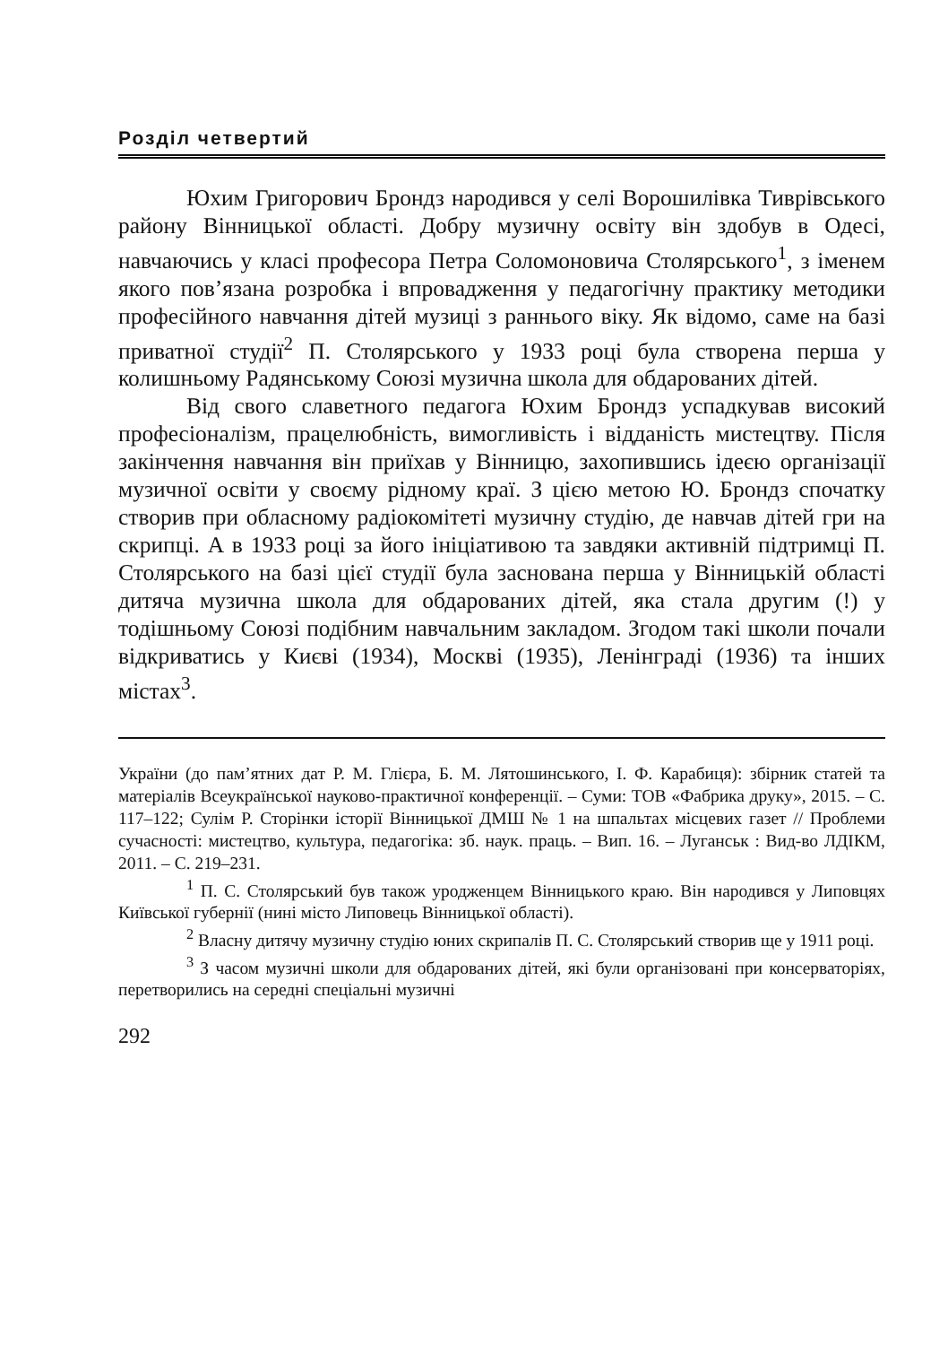Розділ четвертий
Юхим Григорович Брондз народився у селі Ворошилівка Тиврівського району Вінницької області. Добру музичну освіту він здобув в Одесі, навчаючись у класі професора Петра Соломоновича Столярського<sup>1</sup>, з іменем якого пов’язана розробка і впровадження у педагогічну практику методики професійного навчання дітей музиці з раннього віку. Як відомо, саме на базі приватної студії<sup>2</sup> П. Столярського у 1933 році була створена перша у колишньому Радянському Союзі музична школа для обдарованих дітей.
Від свого славетного педагога Юхим Брондз успадкував високий професіоналізм, працелюбність, вимогливість і відданість мистецтву. Після закінчення навчання він приїхав у Вінницю, захопившись ідеєю організації музичної освіти у своєму рідному краї. З цією метою Ю. Брондз спочатку створив при обласному радіокомітеті музичну студію, де навчав дітей гри на скрипці. А в 1933 році за його ініціативою та завдяки активній підтримці П. Столярського на базі цієї студії була заснована перша у Вінницькій області дитяча музична школа для обдарованих дітей, яка стала другим (!) у тодішньому Союзі подібним навчальним закладом. Згодом такі школи почали відкриватись у Києві (1934), Москві (1935), Ленінграді (1936) та інших містах<sup>3</sup>.
України (до пам’ятних дат Р. М. Глієра, Б. М. Лятошинського, І. Ф. Карабиця): збірник статей та матеріалів Всеукраїнської науково-практичної конференції. – Суми: ТОВ «Фабрика друку», 2015. – С. 117–122; Сулім Р. Сторінки історії Вінницької ДМШ № 1 на шпальтах місцевих газет // Проблеми сучасності: мистецтво, культура, педагогіка: зб. наук. праць. – Вип. 16. – Луганськ : Вид-во ЛДІКМ, 2011. – С. 219–231.
<sup>1</sup> П. С. Столярський був також уродженцем Вінницького краю. Він народився у Липовцях Київської губернії (нині місто Липовець Вінницької області).
<sup>2</sup> Власну дитячу музичну студію юних скрипалів П. С. Столярський створив ще у 1911 році.
<sup>3</sup> З часом музичні школи для обдарованих дітей, які були організовані при консерваторіях, перетворились на середні спеціальні музичні
292